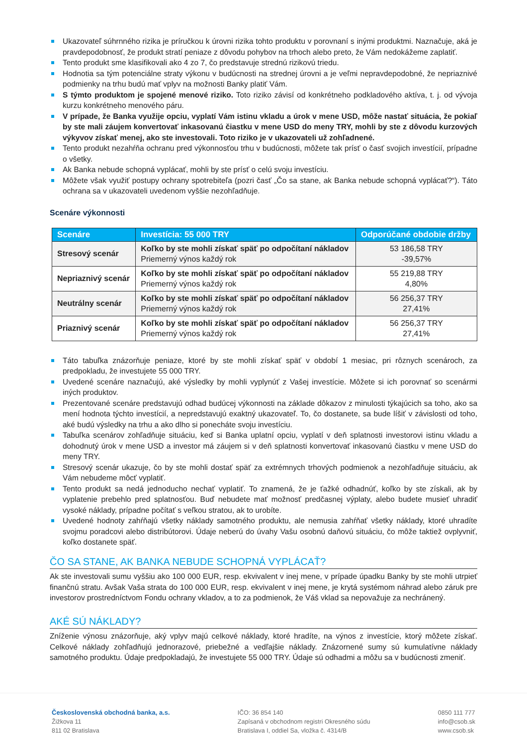Ukazovateľ súhrnného rizika je príručkou k úrovni rizika tohto produktu v porovnaní s inými produktmi. Naznačuje, aká je pravdepodobnosť, že produkt stratí peniaze z dôvodu pohybov na trhoch alebo preto, že Vám nedokážeme zaplatiť.
Tento produkt sme klasifikovali ako 4 zo 7, čo predstavuje strednú rizikovú triedu.
Hodnotia sa tým potenciálne straty výkonu v budúcnosti na strednej úrovni a je veľmi nepravdepodobné, že nepriaznivé podmienky na trhu budú mať vplyv na možnosti Banky platiť Vám.
S týmto produktom je spojené menové riziko. Toto riziko závisí od konkrétneho podkladového aktíva, t. j. od vývoja kurzu konkrétneho menového páru.
V prípade, že Banka využije opciu, vyplatí Vám istinu vkladu a úrok v mene USD, môže nastať situácia, že pokiaľ by ste mali záujem konvertovať inkasovanú čiastku v mene USD do meny TRY, mohli by ste z dôvodu kurzových výkyvov získať menej, ako ste investovali. Toto riziko je v ukazovateli už zohľadnené.
Tento produkt nezahŕňa ochranu pred výkonnosťou trhu v budúcnosti, môžete tak prísť o časť svojich investícií, prípadne o všetky.
Ak Banka nebude schopná vyplácať, mohli by ste prísť o celú svoju investíciu.
Môžete však využiť postupy ochrany spotrebiteľa (pozri časť „Čo sa stane, ak Banka nebude schopná vyplácať?“). Táto ochrana sa v ukazovateli uvedenom vyššie nezohľadňuje.
Scenáre výkonnosti
| Scenáre | Investícia: 55 000 TRY | Odporúčané obdobie držby |
| --- | --- | --- |
| Stresový scenár | Koľko by ste mohli získať späť po odpočítaní nákladov Priemerný výnos každý rok | 53 186,58 TRY -39,57% |
| Nepriaznivý scenár | Koľko by ste mohli získať späť po odpočítaní nákladov Priemerný výnos každý rok | 55 219,88 TRY 4,80% |
| Neutrálny scenár | Koľko by ste mohli získať späť po odpočítaní nákladov Priemerný výnos každý rok | 56 256,37 TRY 27,41% |
| Priaznivý scenár | Koľko by ste mohli získať späť po odpočítaní nákladov Priemerný výnos každý rok | 56 256,37 TRY 27,41% |
Táto tabuľka znázorňuje peniaze, ktoré by ste mohli získať späť v období 1 mesiac, pri rôznych scenároch, za predpokladu, že investujete 55 000 TRY.
Uvedené scenáre naznačujú, aké výsledky by mohli vyplynúť z Vašej investície. Môžete si ich porovnať so scenármi iných produktov.
Prezentované scenáre predstavujú odhad budúcej výkonnosti na základe dôkazov z minulosti týkajúcich sa toho, ako sa mení hodnota týchto investícií, a nepredstavujú exaktný ukazovateľ. To, čo dostanete, sa bude líšiť v závislosti od toho, aké budú výsledky na trhu a ako dlho si ponecháte svoju investíciu.
Tabuľka scenárov zohľadňuje situáciu, keď si Banka uplatní opciu, vyplatí v deň splatnosti investorovi istinu vkladu a dohodnutý úrok v mene USD a investor má záujem si v deň splatnosti konvertovať inkasovanú čiastku v mene USD do meny TRY.
Stresový scenár ukazuje, čo by ste mohli dostať späť za extrémnych trhových podmienok a nezohľadňuje situáciu, ak Vám nebudeme môcť vyplatiť.
Tento produkt sa nedá jednoducho nechať vyplatiť. To znamená, že je ťažké odhadnúť, koľko by ste získali, ak by vyplatenie prebehlo pred splatnosťou. Buď nebudete mať možnosť predčasnej výplaty, alebo budete musieť uhradiť vysoké náklady, prípadne počítať s veľkou stratou, ak to urobíte.
Uvedené hodnoty zahŕňajú všetky náklady samotného produktu, ale nemusia zahŕňať všetky náklady, ktoré uhradíte svojmu poradcovi alebo distribútorovi. Údaje neberú do úvahy Vašu osobnú daňovú situáciu, čo môže taktiež ovplyvniť, koľko dostanete späť.
ČO SA STANE, AK BANKA NEBUDE SCHOPNÁ VYPLÁCAŤ?
Ak ste investovali sumu vyššiu ako 100 000 EUR, resp. ekvivalent v inej mene, v prípade úpadku Banky by ste mohli utrpieť finančnú stratu. Avšak Vaša strata do 100 000 EUR, resp. ekvivalent v inej mene, je krytá systémom náhrad alebo záruk pre investorov prostredníctvom Fondu ochrany vkladov, a to za podmienok, že Váš vklad sa nepovažuje za nechránený.
AKÉ SÚ NÁKLADY?
Zníženie výnosu znázorňuje, aký vplyv majú celkové náklady, ktoré hradíte, na výnos z investície, ktorý môžete získať. Celkové náklady zohľadňujú jednorazové, priebežné a vedľajšie náklady. Znázornené sumy sú kumulatívne náklady samotného produktu. Údaje predpokladajú, že investujete 55 000 TRY. Údaje sú odhadmi a môžu sa v budúcnosti zmeniť.
Československá obchodná banka, a.s.
Žižkova 11
811 02 Bratislava
IČO: 36 854 140
Zapísaná v obchodnom registri Okresného súdu
Bratislava I, oddiel Sa, vložka č. 4314/B
0850 111 777
info@csob.sk
www.csob.sk